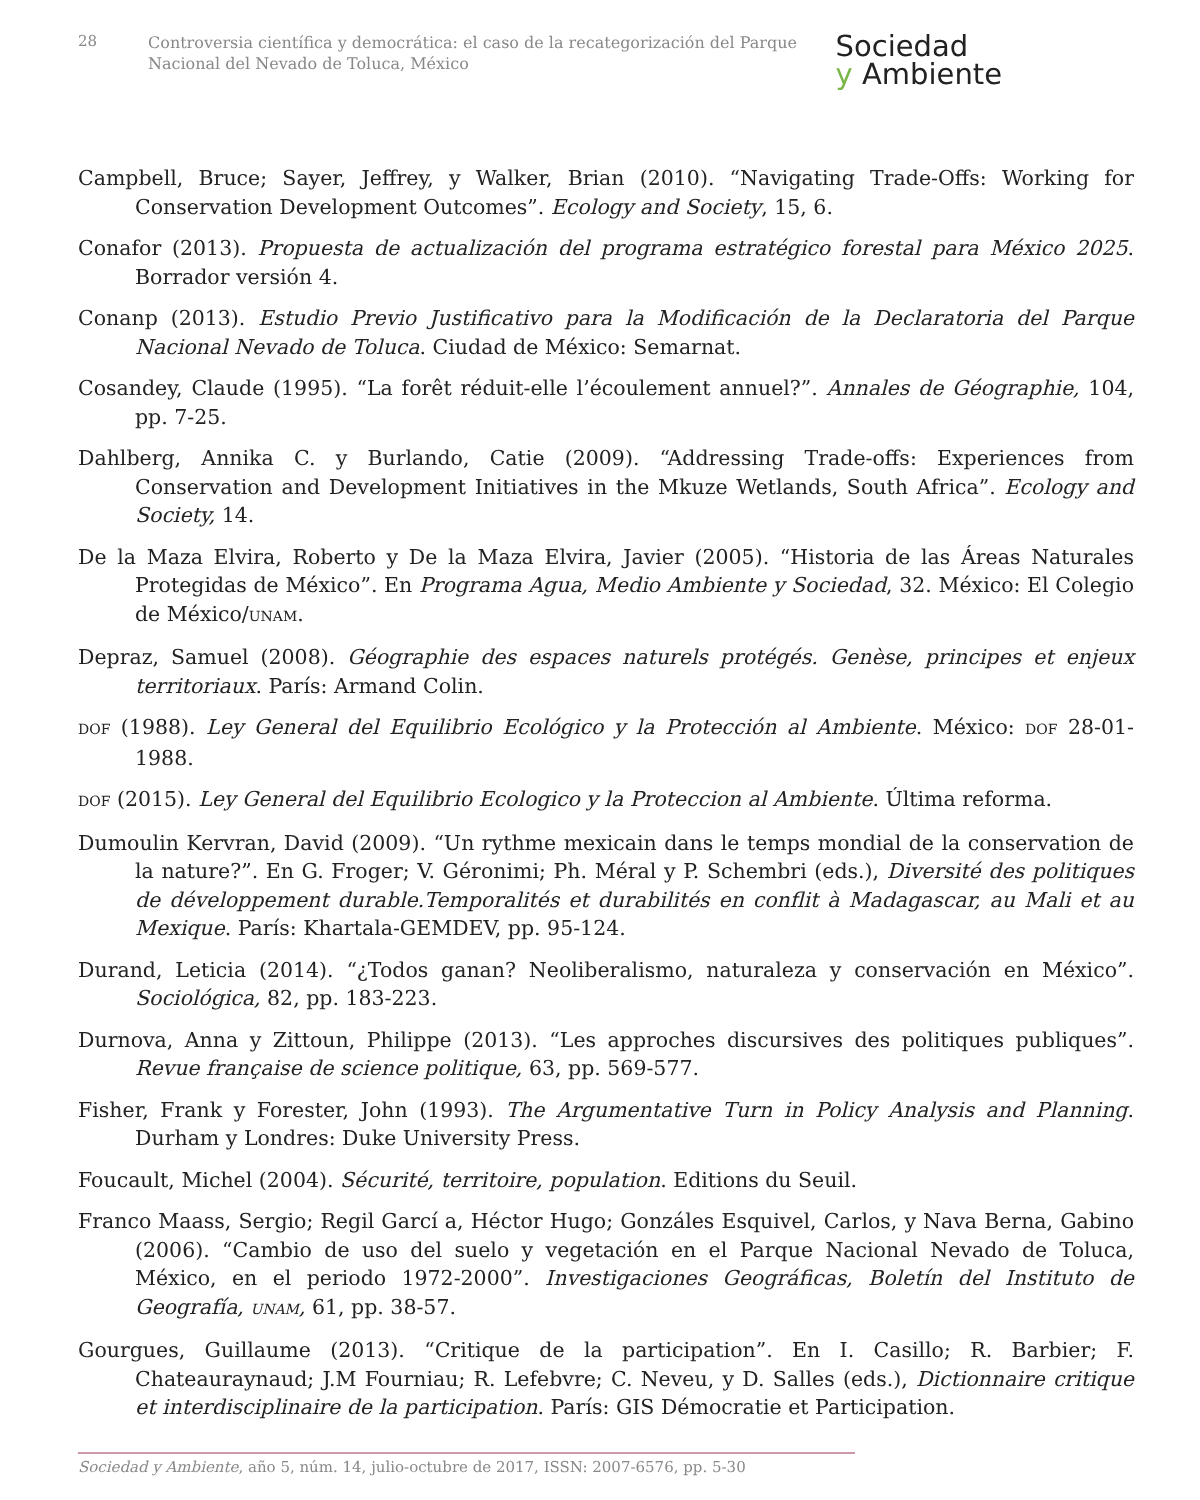28
Controversia científica y democrática: el caso de la recategorización del Parque Nacional del Nevado de Toluca, México
Sociedad
y Ambiente
Campbell, Bruce; Sayer, Jeffrey, y Walker, Brian (2010). “Navigating Trade-Offs: Working for Conservation Development Outcomes”. Ecology and Society, 15, 6.
Conafor (2013). Propuesta de actualización del programa estratégico forestal para México 2025. Borrador versión 4.
Conanp (2013). Estudio Previo Justificativo para la Modificación de la Declaratoria del Parque Nacional Nevado de Toluca. Ciudad de México: Semarnat.
Cosandey, Claude (1995). “La forêt réduit-elle l’écoulement annuel?”. Annales de Géographie, 104, pp. 7-25.
Dahlberg, Annika C. y Burlando, Catie (2009). “Addressing Trade-offs: Experiences from Conservation and Development Initiatives in the Mkuze Wetlands, South Africa”. Ecology and Society, 14.
De la Maza Elvira, Roberto y De la Maza Elvira, Javier (2005). “Historia de las Áreas Naturales Protegidas de México”. En Programa Agua, Medio Ambiente y Sociedad, 32. México: El Colegio de México/UNAM.
Depraz, Samuel (2008). Géographie des espaces naturels protégés. Genèse, principes et enjeux territoriaux. París: Armand Colin.
DOF (1988). Ley General del Equilibrio Ecológico y la Protección al Ambiente. México: DOF 28-01-1988.
DOF (2015). Ley General del Equilibrio Ecologico y la Proteccion al Ambiente. Última reforma.
Dumoulin Kervran, David (2009). “Un rythme mexicain dans le temps mondial de la conservation de la nature?”. En G. Froger; V. Géronimi; Ph. Méral y P. Schembri (eds.), Diversité des politiques de développement durable.Temporalités et durabilités en conflit à Madagascar, au Mali et au Mexique. París: Khartala-GEMDEV, pp. 95-124.
Durand, Leticia (2014). “¿Todos ganan? Neoliberalismo, naturaleza y conservación en México”. Sociológica, 82, pp. 183-223.
Durnova, Anna y Zittoun, Philippe (2013). “Les approches discursives des politiques publiques”. Revue française de science politique, 63, pp. 569-577.
Fisher, Frank y Forester, John (1993). The Argumentative Turn in Policy Analysis and Planning. Durham y Londres: Duke University Press.
Foucault, Michel (2004). Sécurité, territoire, population. Editions du Seuil.
Franco Maass, Sergio; Regil Garcí a, Héctor Hugo; Gonzáles Esquivel, Carlos, y Nava Berna, Gabino (2006). “Cambio de uso del suelo y vegetación en el Parque Nacional Nevado de Toluca, México, en el periodo 1972-2000”. Investigaciones Geográficas, Boletín del Instituto de Geografía, UNAM, 61, pp. 38-57.
Gourgues, Guillaume (2013). “Critique de la participation”. En I. Casillo; R. Barbier; F. Chateauraynaud; J.M Fourniau; R. Lefebvre; C. Neveu, y D. Salles (eds.), Dictionnaire critique et interdisciplinaire de la participation. París: GIS Démocratie et Participation.
Sociedad y Ambiente, año 5, núm. 14, julio-octubre de 2017, ISSN: 2007-6576, pp. 5-30